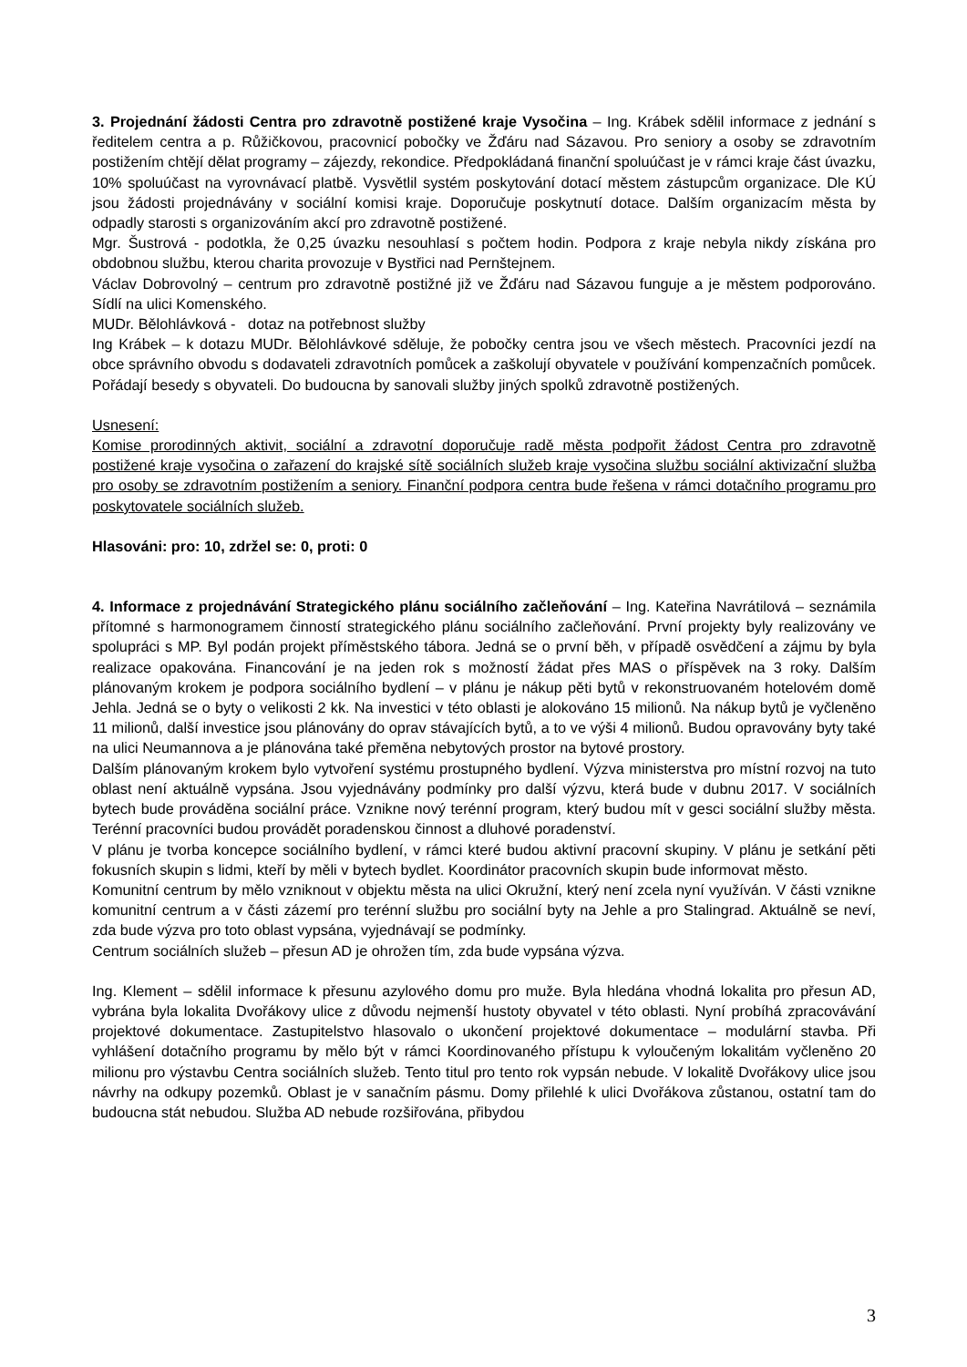3. Projednání žádosti Centra pro zdravotně postižené kraje Vysočina – Ing. Krábek sdělil informace z jednání s ředitelem centra a p. Růžičkovou, pracovnicí pobočky ve Žďáru nad Sázavou. Pro seniory a osoby se zdravotním postižením chtějí dělat programy – zájezdy, rekondice. Předpokládaná finanční spoluúčast je v rámci kraje část úvazku, 10% spoluúčast na vyrovnávací platbě. Vysvětlil systém poskytování dotací městem zástupcům organizace. Dle KÚ jsou žádosti projednávány v sociální komisi kraje. Doporučuje poskytnutí dotace. Dalším organizacím města by odpadly starosti s organizováním akcí pro zdravotně postižené.
Mgr. Šustrová - podotkla, že 0,25 úvazku nesouhlasí s počtem hodin. Podpora z kraje nebyla nikdy získána pro obdobnou službu, kterou charita provozuje v Bystřici nad Pernštejnem.
Václav Dobrovolný – centrum pro zdravotně postižné již ve Žďáru nad Sázavou funguje a je městem podporováno. Sídlí na ulici Komenského.
MUDr. Bělohlávková - dotaz na potřebnost služby
Ing Krábek – k dotazu MUDr. Bělohlávkové sděluje, že pobočky centra jsou ve všech městech. Pracovníci jezdí na obce správního obvodu s dodavateli zdravotních pomůcek a zaškolují obyvatele v používání kompenzačních pomůcek. Pořádají besedy s obyvateli. Do budoucna by sanovali služby jiných spolků zdravotně postižených.
Usnesení:
Komise prorodinných aktivit, sociální a zdravotní doporučuje radě města podpořit žádost Centra pro zdravotně postižené kraje vysočina o zařazení do krajské sítě sociálních služeb kraje vysočina službu sociální aktivizační služba pro osoby se zdravotním postižením a seniory. Finanční podpora centra bude řešena v rámci dotačního programu pro poskytovatele sociálních služeb.
Hlasováni: pro: 10, zdržel se: 0, proti: 0
4. Informace z projednávání Strategického plánu sociálního začleňování – Ing. Kateřina Navrátilová – seznámila přítomné s harmonogramem činností strategického plánu sociálního začleňování. První projekty byly realizovány ve spolupráci s MP. Byl podán projekt příměstského tábora. Jedná se o první běh, v případě osvědčení a zájmu by byla realizace opakována. Financování je na jeden rok s možností žádat přes MAS o příspěvek na 3 roky. Dalším plánovaným krokem je podpora sociálního bydlení – v plánu je nákup pěti bytů v rekonstruovaném hotelovém domě Jehla. Jedná se o byty o velikosti 2 kk. Na investici v této oblasti je alokováno 15 milionů. Na nákup bytů je vyčleněno 11 milionů, další investice jsou plánovány do oprav stávajících bytů, a to ve výši 4 milionů. Budou opravovány byty také na ulici Neumannova a je plánována také přeměna nebytových prostor na bytové prostory.
Dalším plánovaným krokem bylo vytvoření systému prostupného bydlení. Výzva ministerstva pro místní rozvoj na tuto oblast není aktuálně vypsána. Jsou vyjednávány podmínky pro další výzvu, která bude v dubnu 2017. V sociálních bytech bude prováděna sociální práce. Vznikne nový terénní program, který budou mít v gesci sociální služby města. Terénní pracovníci budou provádět poradenskou činnost a dluhové poradenství.
V plánu je tvorba koncepce sociálního bydlení, v rámci které budou aktivní pracovní skupiny. V plánu je setkání pěti fokusních skupin s lidmi, kteří by měli v bytech bydlet. Koordinátor pracovních skupin bude informovat město.
Komunitní centrum by mělo vzniknout v objektu města na ulici Okružní, který není zcela nyní využíván. V části vznikne komunitní centrum a v části zázemí pro terénní službu pro sociální byty na Jehle a pro Stalingrad. Aktuálně se neví, zda bude výzva pro toto oblast vypsána, vyjednávají se podmínky.
Centrum sociálních služeb – přesun AD je ohrožen tím, zda bude vypsána výzva.
Ing. Klement – sdělil informace k přesunu azylového domu pro muže. Byla hledána vhodná lokalita pro přesun AD, vybrána byla lokalita Dvořákovy ulice z důvodu nejmenší hustoty obyvatel v této oblasti. Nyní probíhá zpracovávání projektové dokumentace. Zastupitelstvo hlasovalo o ukončení projektové dokumentace – modulární stavba. Při vyhlášení dotačního programu by mělo být v rámci Koordinovaného přístupu k vyloučeným lokalitám vyčleněno 20 milionu pro výstavbu Centra sociálních služeb. Tento titul pro tento rok vypsán nebude. V lokalitě Dvořákovy ulice jsou návrhy na odkupy pozemků. Oblast je v sanačním pásmu. Domy přilehlé k ulici Dvořákova zůstanou, ostatní tam do budoucna stát nebudou. Služba AD nebude rozšiřována, přibydou
3